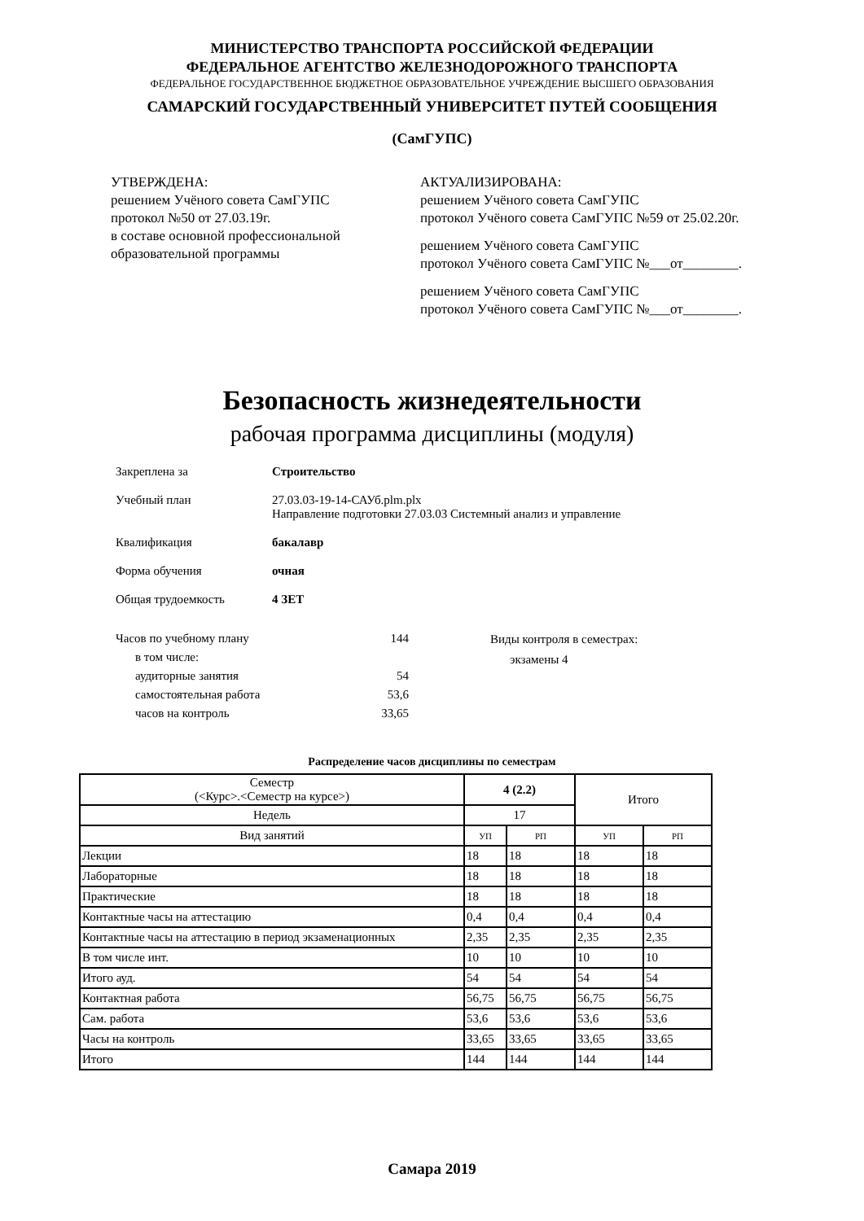МИНИСТЕРСТВО ТРАНСПОРТА РОССИЙСКОЙ ФЕДЕРАЦИИ
ФЕДЕРАЛЬНОЕ АГЕНТСТВО ЖЕЛЕЗНОДОРОЖНОГО ТРАНСПОРТА
ФЕДЕРАЛЬНОЕ ГОСУДАРСТВЕННОЕ БЮДЖЕТНОЕ ОБРАЗОВАТЕЛЬНОЕ УЧРЕЖДЕНИЕ ВЫСШЕГО ОБРАЗОВАНИЯ
САМАРСКИЙ ГОСУДАРСТВЕННЫЙ УНИВЕРСИТЕТ ПУТЕЙ СООБЩЕНИЯ
(СамГУПС)
УТВЕРЖДЕНА:
решением Учёного совета СамГУПС
протокол №50 от 27.03.19г.
в составе основной профессиональной образовательной программы
АКТУАЛИЗИРОВАНА:
решением Учёного совета СамГУПС
протокол Учёного совета СамГУПС №59 от 25.02.20г.
решением Учёного совета СамГУПС
протокол Учёного совета СамГУПС №___от________.
решением Учёного совета СамГУПС
протокол Учёного совета СамГУПС №___от________.
Безопасность жизнедеятельности
рабочая программа дисциплины (модуля)
Закреплена за Строительство
Учебный план 27.03.03-19-14-САУб.plm.plx
Направление подготовки 27.03.03 Системный анализ и управление
Квалификация бакалавр
Форма обучения очная
Общая трудоемкость 4 ЗЕТ
| Часов по учебному плану | 144 |
| в том числе: | |
| аудиторные занятия | 54 |
| самостоятельная работа | 53,6 |
| часов на контроль | 33,65 |
Виды контроля в семестрах:
экзамены 4
Распределение часов дисциплины по семестрам
| Семестр (<Курс>.<Семестр на курсе>) | 4 (2.2) | | Итого | |
| --- | --- | --- | --- | --- |
| Недель | 17 | | | |
| Вид занятий | УП | РП | УП | РП |
| Лекции | 18 | 18 | 18 | 18 |
| Лабораторные | 18 | 18 | 18 | 18 |
| Практические | 18 | 18 | 18 | 18 |
| Контактные часы на аттестацию | 0,4 | 0,4 | 0,4 | 0,4 |
| Контактные часы на аттестацию в период экзаменационных | 2,35 | 2,35 | 2,35 | 2,35 |
| В том числе инт. | 10 | 10 | 10 | 10 |
| Итого ауд. | 54 | 54 | 54 | 54 |
| Контактная работа | 56,75 | 56,75 | 56,75 | 56,75 |
| Сам. работа | 53,6 | 53,6 | 53,6 | 53,6 |
| Часы на контроль | 33,65 | 33,65 | 33,65 | 33,65 |
| Итого | 144 | 144 | 144 | 144 |
Самара 2019